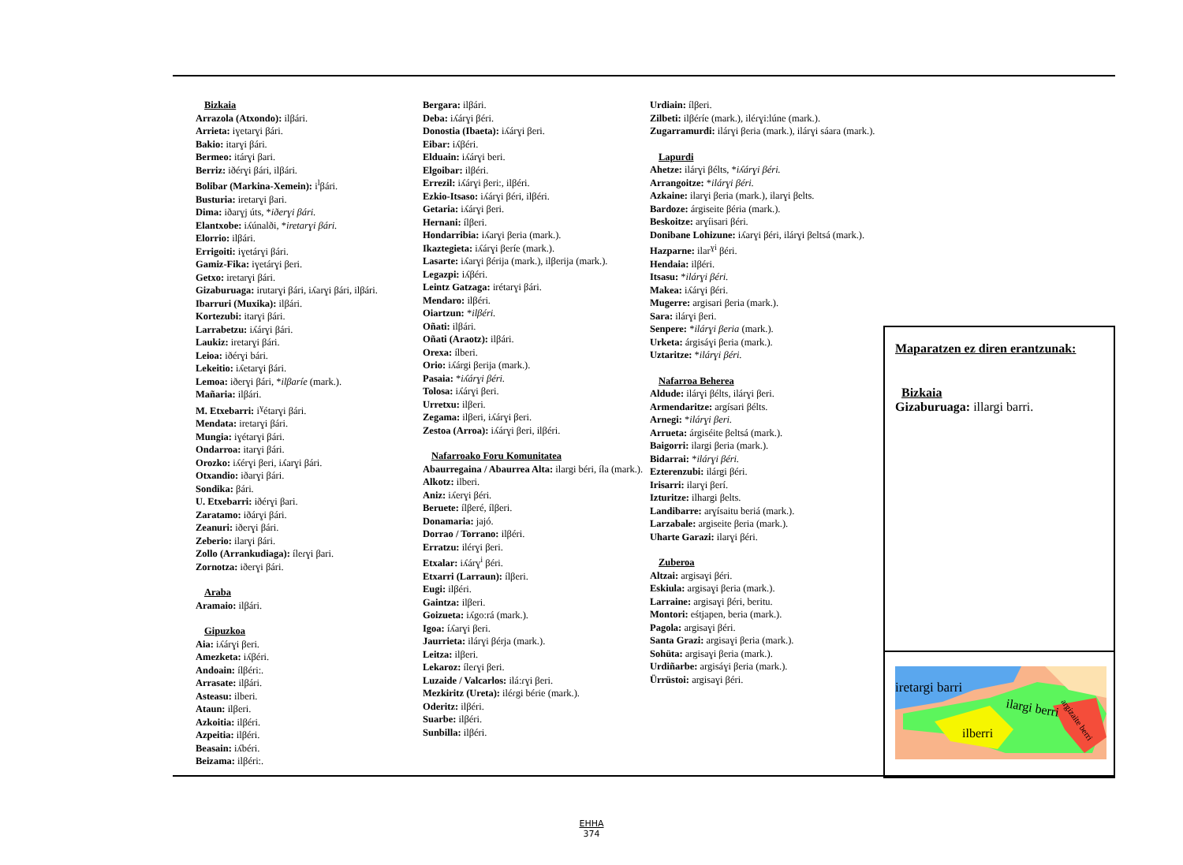Bizkaia
Arrazola (Atxondo): ilβári.
Arrieta: iɣetarɣi βári.
Bakio: itarɣi βári.
Bermeo: itárɣi βari.
Berriz: iðérɣi βári, ilβári.
Bolibar (Markina-Xemein): i<sup>l</sup>βári.
Busturia: iretarɣi βari.
Dima: iðarɣj úts, *iðerɣi βári.
Elantxobe: iʎúnalði, *iretarɣi βári.
Elorrio: ilβári.
Errigoiti: iɣetárɣi βári.
Gamiz-Fika: iɣetárɣi βeri.
Getxo: iretarɣi βári.
Gizaburuaga: irutarɣi βári, iʎarɣi βári, ilβári.
Ibarruri (Muxika): ilβári.
Kortezubi: itarɣi βári.
Larrabetzu: iʎárɣi βári.
Laukiz: iretarɣi βári.
Leioa: iðérɣi bári.
Lekeitio: iʎetarɣi βári.
Lemoa: iðerɣi βári, *ilβaríe (mark.).
Mañaria: ilβári.
M. Etxebarri: i<sup>ɣ</sup>étarɣi βári.
Mendata: iretarɣi βári.
Mungia: iɣétarɣi βári.
Ondarroa: itarɣi βári.
Orozko: iʎérɣi βeri, iʎarɣi βári.
Otxandio: iðarɣi βári.
Sondika: βári.
U. Etxebarri: iðérɣi βari.
Zaratamo: iðárɣi βári.
Zeanuri: iðerɣi βári.
Zeberio: ilarɣi βári.
Zollo (Arrankudiaga): íleɾɣi βari.
Zornotza: iðerɣi βári.
Araba
Aramaio: ilβári.
Gipuzkoa
Aia: iʎárɣi βeri.
Amezketa: iʎβéri.
Andoain: ílβéri:.
Arrasate: ilβári.
Asteasu: ilberi.
Ataun: ilβeri.
Azkoitia: ilβéri.
Azpeitia: ilβéri.
Beasain: iʎbéri.
Beizama: ilβéri:.
Bergara: ilβári.
Deba: iʎárɣi βéri.
Donostia (Ibaeta): iʎárɣi βeri.
Eibar: iʎβéri.
Elduain: iʎárɣi beri.
Elgoibar: ilβéri.
Errezil: iʎárɣi βeri:, ilβéri.
Ezkio-Itsaso: iʎárɣi βéri, ilβéri.
Getaria: iʎárɣi βeri.
Hernani: ílβeri.
Hondarribia: iʎarɣi βeria (mark.).
Ikaztegieta: iʎárɣi βeríe (mark.).
Lasarte: iʎarɣi βérija (mark.), ilβerija (mark.).
Legazpi: iʎβéri.
Leintz Gatzaga: irétarɣi βári.
Mendaro: ilβéri.
Oiartzun: *ilβéri.
Oñati: ilβári.
Oñati (Araotz): ilβári.
Orexa: ílberi.
Orio: iʎárgi βerija (mark.).
Pasaia: *iʎárɣi βéri.
Tolosa: iʎárɣi βeri.
Urretxu: ilβeri.
Zegama: ilβeri, iʎárɣi βeri.
Zestoa (Arroa): iʎárɣi βeri, ilβéri.
Nafarroako Foru Komunitatea
Abaurregaina / Abaurrea Alta: ilargi béri, íla (mark.).
Alkotz: ilberi.
Aniz: iʎerɣi βéri.
Beruete: ílβeré, ílβeri.
Donamaria: jajó.
Dorrao / Torrano: ilβéri.
Erratzu: ilérɣi βeri.
Etxalar: iʎárɣ<sup>i</sup> βéri.
Etxarri (Larraun): ílβeri.
Eugi: ilβéri.
Gaintza: ilβeri.
Goizueta: iʎgo:rá (mark.).
Igoa: íʎarɣi βeri.
Jaurrieta: ilárɣi βérja (mark.).
Leitza: ilβeri.
Lekaroz: íleɾɣi βeri.
Luzaide / Valcarlos: ilá:ɾɣi βeri.
Mezkiritz (Ureta): iléɾgi bérie (mark.).
Oderitz: ilβéri.
Suarbe: ilβéri.
Sunbilla: ilβéri.
Urdiain: ílβeri.
Zilbeti: ilβéríe (mark.), iléɾɣi:lúne (mark.).
Zugarramurdi: ilárɣi βeria (mark.), ilárɣi sáara (mark.).
Lapurdi
Ahetze: ilárɣi βélts, *iʎárɣi βéri.
Arrangoitze: *ilárɣi βéri.
Azkaine: ilarɣi βeria (mark.), ilarɣi βelts.
Bardoze: árgiseite βéria (mark.).
Beskoitze: arɣíisari βéri.
Donibane Lohizune: iʎarɣi βéri, ilárɣi βeltsá (mark.).
Hazparne: ilar<sup>ɣi</sup> βéri.
Hendaia: ilβéri.
Itsasu: *ilárɣi βéri.
Makea: iʎárɣi βéri.
Mugerre: argisari βeria (mark.).
Sara: ilárɣi βeri.
Senpere: *ilárɣi βeria (mark.).
Urketa: árgisáɣi βeria (mark.).
Uztaritze: *ilárɣi βéri.
Nafarroa Beherea
Aldude: ilárɣi βélts, ilárɣi βeri.
Armendaritze: argísari βélts.
Arnegi: *ilárɣi βeri.
Arrueta: árgiséite βeltsá (mark.).
Baigorri: ilargi βeria (mark.).
Bidarrai: *ilárɣi βéri.
Ezterenzubi: ilárgi βéri.
Irisarri: ilarɣi βerí.
Izturitze: ilhargi βelts.
Landibarre: arɣísaitu beriá (mark.).
Larzabale: argiseite βeria (mark.).
Uharte Garazi: ilarɣi βéri.
Zuberoa
Altzai: argisaɣi βéri.
Eskiula: argisaɣi βeria (mark.).
Larraine: argisaɣi βéri, beritu.
Montori: eśtjapen, beria (mark.).
Pagola: argisaɣi βéri.
Santa Grazi: argisaɣi βeria (mark.).
Sohüta: argisaɣi βeria (mark.).
Urdiñarbe: argisáɣi βeria (mark.).
Ürrüstoi: argisaɣi βéri.
Maparatzen ez diren erantzunak:
Bizkaia
Gizaburuaga: illargi barri.
iretargi barri
ilargi berri
ilberri
argizaite berri
EHHA
374